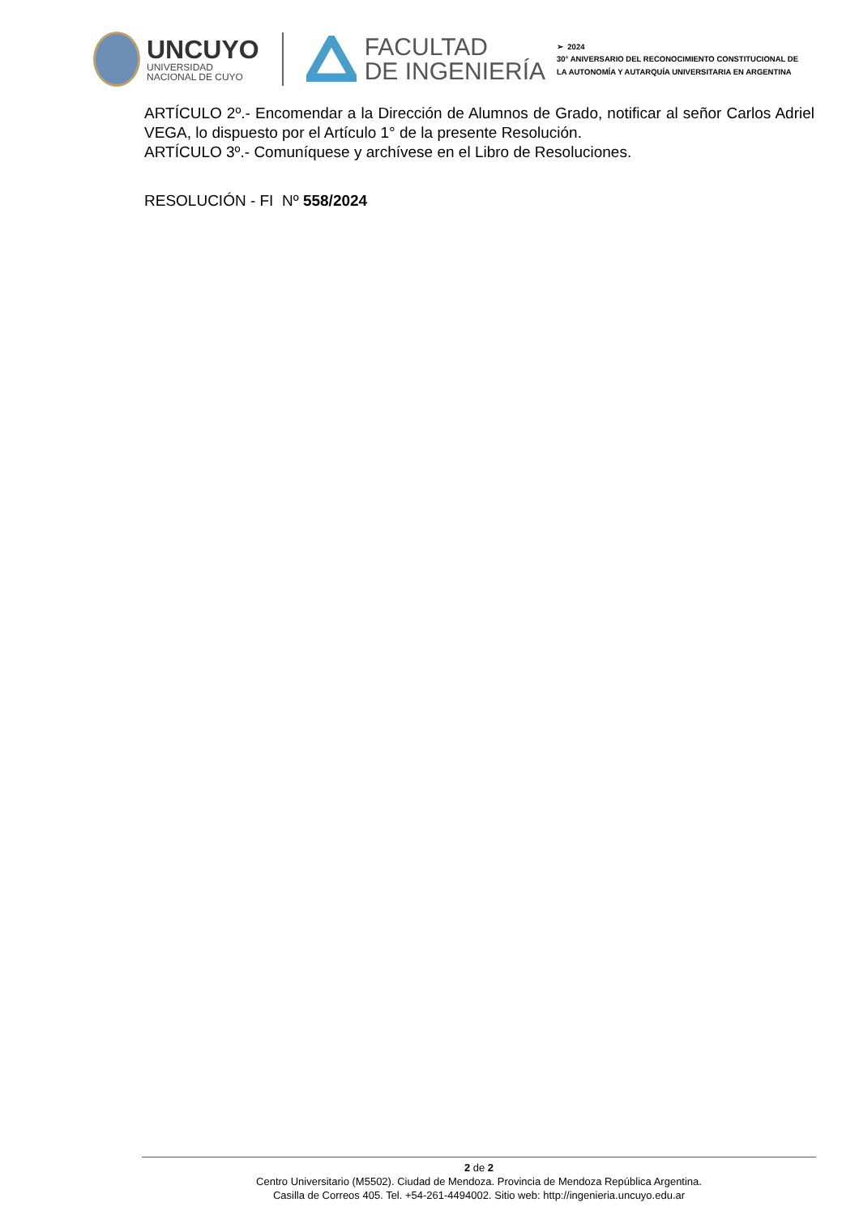UNCUYO
UNIVERSIDAD
NACIONAL DE CUYO
FACULTAD
DE INGENIERÍA
➢ 2024
30° ANIVERSARIO DEL RECONOCIMIENTO CONSTITUCIONAL DE
LA AUTONOMÍA Y AUTARQUÍA UNIVERSITARIA EN ARGENTINA
ARTÍCULO 2º.- Encomendar a la Dirección de Alumnos de Grado, notificar al señor Carlos Adriel VEGA, lo dispuesto por el Artículo 1° de la presente Resolución.
ARTÍCULO 3º.- Comuníquese y archívese en el Libro de Resoluciones.
RESOLUCIÓN - FI Nº 558/2024
2 de 2
Centro Universitario (M5502). Ciudad de Mendoza. Provincia de Mendoza República Argentina.
Casilla de Correos 405. Tel. +54-261-4494002. Sitio web: http://ingenieria.uncuyo.edu.ar